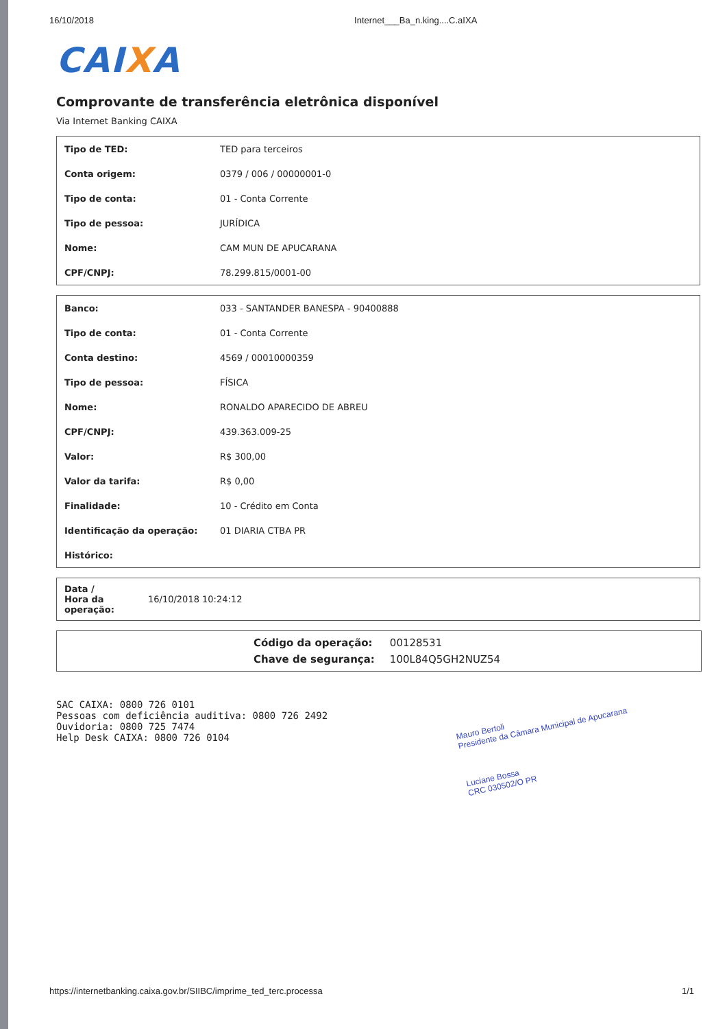16/10/2018 Internet___Ba_n.king....C.aIXA
CAIXA
Comprovante de transferência eletrônica disponível
Via Internet Banking CAIXA
| Tipo de TED: | TED para terceiros |
| Conta origem: | 0379 / 006 / 00000001-0 |
| Tipo de conta: | 01 - Conta Corrente |
| Tipo de pessoa: | JURÍDICA |
| Nome: | CAM MUN DE APUCARANA |
| CPF/CNPJ: | 78.299.815/0001-00 |
| Banco: | 033 - SANTANDER BANESPA - 90400888 |
| Tipo de conta: | 01 - Conta Corrente |
| Conta destino: | 4569 / 00010000359 |
| Tipo de pessoa: | FÍSICA |
| Nome: | RONALDO APARECIDO DE ABREU |
| CPF/CNPJ: | 439.363.009-25 |
| Valor: | R$ 300,00 |
| Valor da tarifa: | R$ 0,00 |
| Finalidade: | 10 - Crédito em Conta |
| Identificação da operação: | 01 DIARIA CTBA PR |
| Histórico: | |
| Data / Hora da operação: | 16/10/2018 10:24:12 |
| Código da operação: | 00128531 |
| Chave de segurança: | 100L84Q5GH2NUZ54 |
SAC CAIXA: 0800 726 0101
Pessoas com deficiência auditiva: 0800 726 2492
Ouvidoria: 0800 725 7474
Help Desk CAIXA: 0800 726 0104
Mauro Bertoli
Presidente da Câmara Municipal de Apucarana
Luciane Bossa
CRC 030502/O PR
https://internetbanking.caixa.gov.br/SIIBC/imprime_ted_terc.processa 1/1